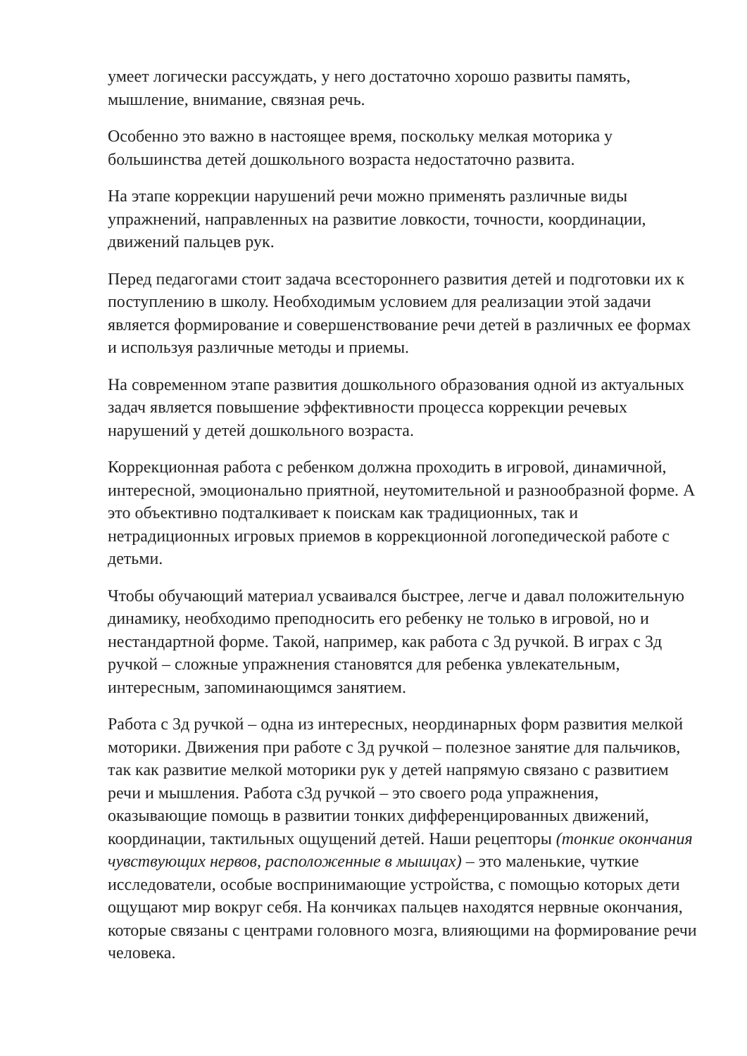умеет логически рассуждать, у него достаточно хорошо развиты память, мышление, внимание, связная речь.
Особенно это важно в настоящее время, поскольку мелкая моторика у большинства детей дошкольного возраста недостаточно развита.
На этапе коррекции нарушений речи можно применять различные виды упражнений, направленных на развитие ловкости, точности, координации, движений пальцев рук.
Перед педагогами стоит задача всестороннего развития детей и подготовки их к поступлению в школу. Необходимым условием для реализации этой задачи является формирование и совершенствование речи детей в различных ее формах и используя различные методы и приемы.
На современном этапе развития дошкольного образования одной из актуальных задач является повышение эффективности процесса коррекции речевых нарушений у детей дошкольного возраста.
Коррекционная работа с ребенком должна проходить в игровой, динамичной, интересной, эмоционально приятной, неутомительной и разнообразной форме. А это объективно подталкивает к поискам как традиционных, так и нетрадиционных игровых приемов в коррекционной логопедической работе с детьми.
Чтобы обучающий материал усваивался быстрее, легче и давал положительную динамику, необходимо преподносить его ребенку не только в игровой, но и нестандартной форме. Такой, например, как работа с 3д ручкой. В играх с 3д ручкой – сложные упражнения становятся для ребенка увлекательным, интересным, запоминающимся занятием.
Работа с 3д ручкой – одна из интересных, неординарных форм развития мелкой моторики. Движения при работе с 3д ручкой – полезное занятие для пальчиков, так как развитие мелкой моторики рук у детей напрямую связано с развитием речи и мышления. Работа с3д ручкой – это своего рода упражнения, оказывающие помощь в развитии тонких дифференцированных движений, координации, тактильных ощущений детей. Наши рецепторы (тонкие окончания чувствующих нервов, расположенные в мышцах) – это маленькие, чуткие исследователи, особые воспринимающие устройства, с помощью которых дети ощущают мир вокруг себя. На кончиках пальцев находятся нервные окончания, которые связаны с центрами головного мозга, влияющими на формирование речи человека.